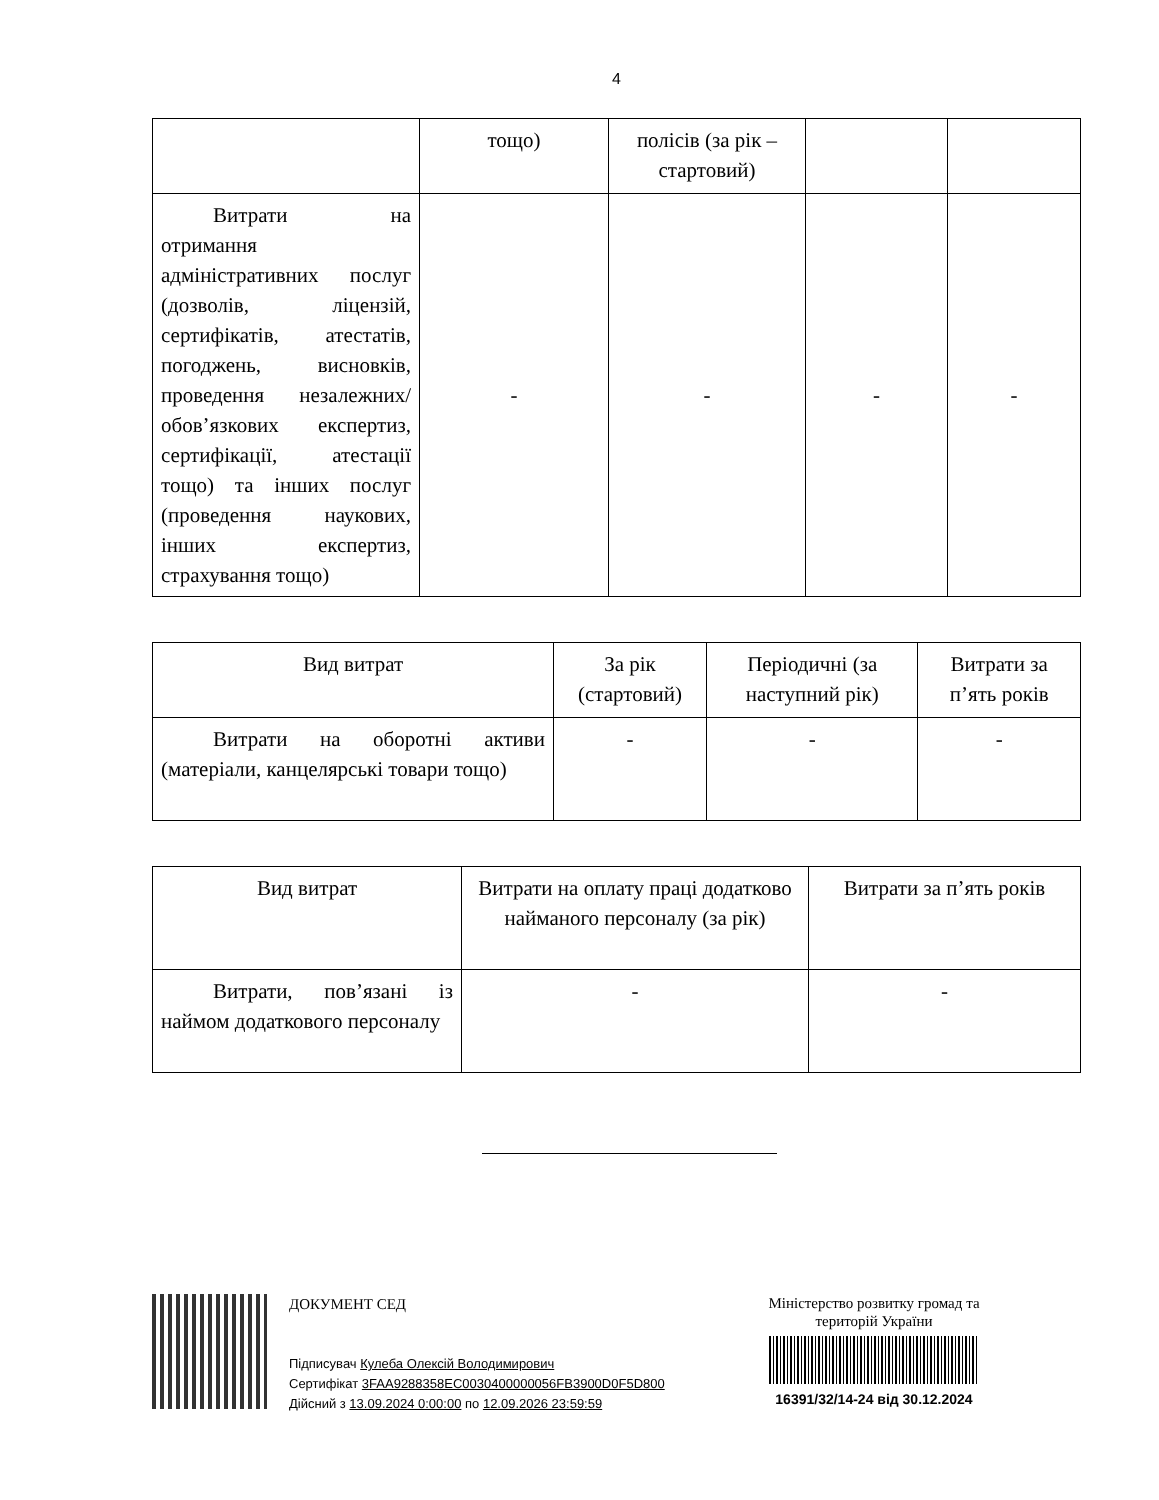4
| | тощо) | полісів (за рік – стартовий) | | |
| Витрати на отримання адміністративних послуг (дозволів, ліцензій, сертифікатів, атестатів, погоджень, висновків, проведення незалежних/ обов’язкових експертиз, сертифікації, атестації тощо) та інших послуг (проведення наукових, інших експертиз, страхування тощо) | - | - | - | - |
| Вид витрат | За рік (стартовий) | Періодичні (за наступний рік) | Витрати за п’ять років |
| Витрати на оборотні активи (матеріали, канцелярські товари тощо) | - | - | - |
| Вид витрат | Витрати на оплату праці додатково найманого персоналу (за рік) | Витрати за п’ять років |
| Витрати, пов’язані із наймом додаткового персоналу | - | - |
ДОКУМЕНТ СЕД
Підписувач Кулеба Олексій Володимирович
Сертифікат 3FAA9288358EC0030400000056FB3900D0F5D800
Дійсний з 13.09.2024 0:00:00 по 12.09.2026 23:59:59
Міністерство розвитку громад та територій України
16391/32/14-24 від 30.12.2024